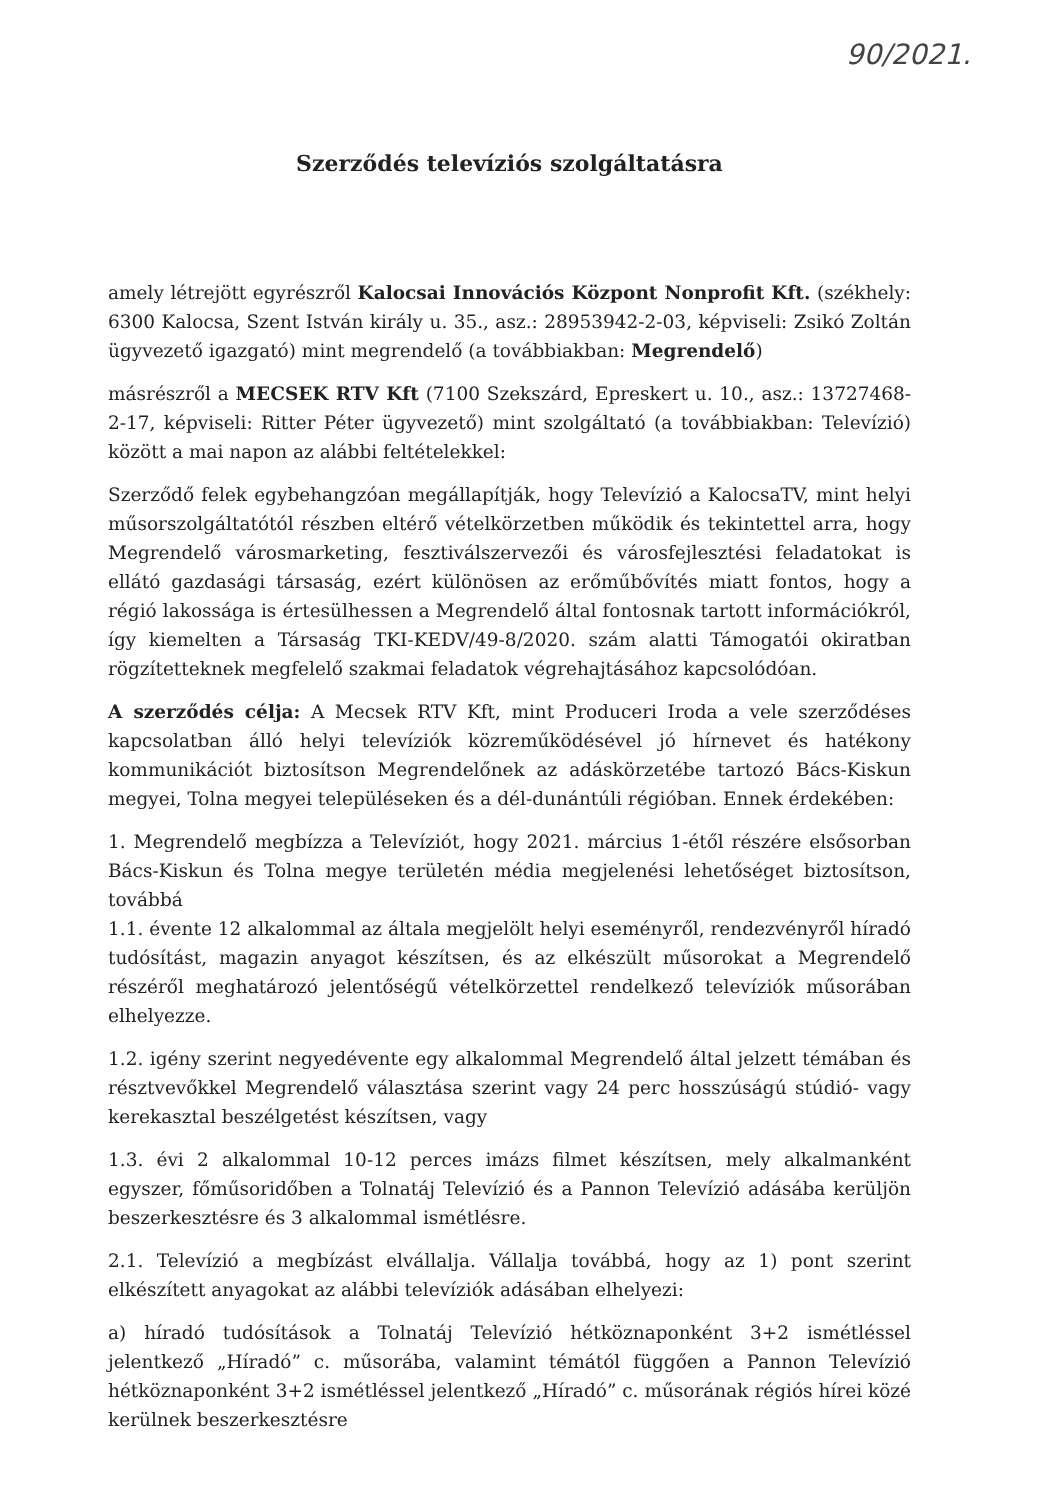90/2021.
Szerződés televíziós szolgáltatásra
amely létrejött egyrészről Kalocsai Innovációs Központ Nonprofit Kft. (székhely: 6300 Kalocsa, Szent István király u. 35., asz.: 28953942-2-03, képviseli: Zsikó Zoltán ügyvezető igazgató) mint megrendelő (a továbbiakban: Megrendelő)
másrészről a MECSEK RTV Kft (7100 Szekszárd, Epreskert u. 10., asz.: 13727468-2-17, képviseli: Ritter Péter ügyvezető) mint szolgáltató (a továbbiakban: Televízió) között a mai napon az alábbi feltételekkel:
Szerződő felek egybehangzóan megállapítják, hogy Televízió a KalocsaTV, mint helyi műsorszolgáltatótól részben eltérő vételkörzetben működik és tekintettel arra, hogy Megrendelő városmarketing, fesztiválszervezői és városfejlesztési feladatokat is ellátó gazdasági társaság, ezért különösen az erőműbővítés miatt fontos, hogy a régió lakossága is értesülhessen a Megrendelő által fontosnak tartott információkról, így kiemelten a Társaság TKI-KEDV/49-8/2020. szám alatti Támogatói okiratban rögzítetteknek megfelelő szakmai feladatok végrehajtásához kapcsolódóan.
A szerződés célja: A Mecsek RTV Kft, mint Produceri Iroda a vele szerződéses kapcsolatban álló helyi televíziók közreműködésével jó hírnevet és hatékony kommunikációt biztosítson Megrendelőnek az adáskörzetébe tartozó Bács-Kiskun megyei, Tolna megyei településeken és a dél-dunántúli régióban. Ennek érdekében:
1. Megrendelő megbízza a Televíziót, hogy 2021. március 1-étől részére elsősorban Bács-Kiskun és Tolna megye területén média megjelenési lehetőséget biztosítson, továbbá
1.1. évente 12 alkalommal az általa megjelölt helyi eseményről, rendezvényről híradó tudósítást, magazin anyagot készítsen, és az elkészült műsorokat a Megrendelő részéről meghatározó jelentőségű vételkörzettel rendelkező televíziók műsorában elhelyezze.
1.2. igény szerint negyedévente egy alkalommal Megrendelő által jelzett témában és résztvevőkkel Megrendelő választása szerint vagy 24 perc hosszúságú stúdió- vagy kerekasztal beszélgetést készítsen, vagy
1.3. évi 2 alkalommal 10-12 perces imázs filmet készítsen, mely alkalmanként egyszer, főműsoridőben a Tolnatáj Televízió és a Pannon Televízió adásába kerüljön beszerkesztésre és 3 alkalommal ismétlésre.
2.1. Televízió a megbízást elvállalja. Vállalja továbbá, hogy az 1) pont szerint elkészített anyagokat az alábbi televíziók adásában elhelyezi:
a) híradó tudósítások a Tolnatáj Televízió hétköznaponként 3+2 ismétléssel jelentkező „Híradó” c. műsorába, valamint témától függően a Pannon Televízió hétköznaponként 3+2 ismétléssel jelentkező „Híradó” c. műsorának régiós hírei közé kerülnek beszerkesztésre